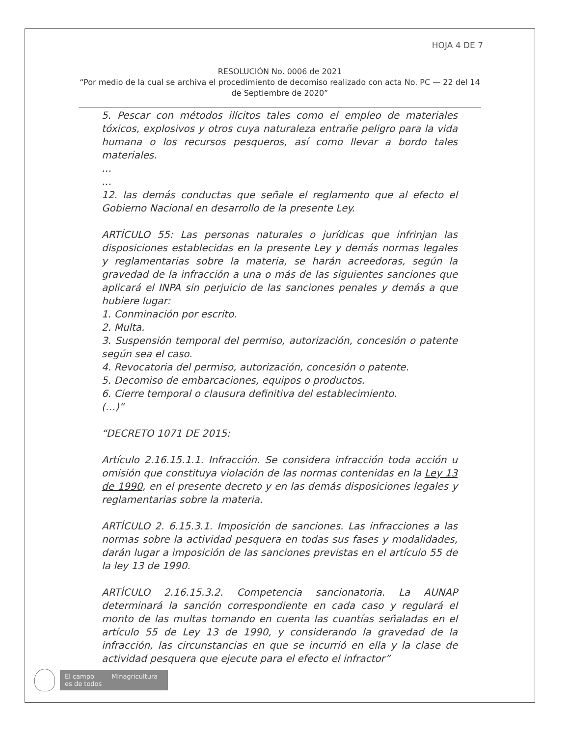HOJA 4 DE 7
RESOLUCIÓN No. 0006 de 2021
“Por medio de la cual se archiva el procedimiento de decomiso realizado con acta No. PC — 22 del 14 de Septiembre de 2020”
5. Pescar con métodos ilícitos tales como el empleo de materiales tóxicos, explosivos y otros cuya naturaleza entrañe peligro para la vida humana o los recursos pesqueros, así como llevar a bordo tales materiales.
…
…
12. las demás conductas que señale el reglamento que al efecto el Gobierno Nacional en desarrollo de la presente Ley.
ARTÍCULO 55: Las personas naturales o jurídicas que infrinjan las disposiciones establecidas en la presente Ley y demás normas legales y reglamentarias sobre la materia, se harán acreedoras, según la gravedad de la infracción a una o más de las siguientes sanciones que aplicará el INPA sin perjuicio de las sanciones penales y demás a que hubiere lugar:
1. Conminación por escrito.
2. Multa.
3. Suspensión temporal del permiso, autorización, concesión o patente según sea el caso.
4. Revocatoria del permiso, autorización, concesión o patente.
5. Decomiso de embarcaciones, equipos o productos.
6. Cierre temporal o clausura definitiva del establecimiento.
(…)”
“DECRETO 1071 DE 2015:
Artículo 2.16.15.1.1. Infracción. Se considera infracción toda acción u omisión que constituya violación de las normas contenidas en la Ley 13 de 1990, en el presente decreto y en las demás disposiciones legales y reglamentarias sobre la materia.
ARTÍCULO 2. 6.15.3.1. Imposición de sanciones. Las infracciones a las normas sobre la actividad pesquera en todas sus fases y modalidades, darán lugar a imposición de las sanciones previstas en el artículo 55 de la ley 13 de 1990.
ARTÍCULO 2.16.15.3.2. Competencia sancionatoria. La AUNAP determinará la sanción correspondiente en cada caso y regulará el monto de las multas tomando en cuenta las cuantías señaladas en el artículo 55 de Ley 13 de 1990, y considerando la gravedad de la infracción, las circunstancias en que se incurrió en ella y la clase de actividad pesquera que ejecute para el efecto el infractor”
El campo
es de todos Minagricultura